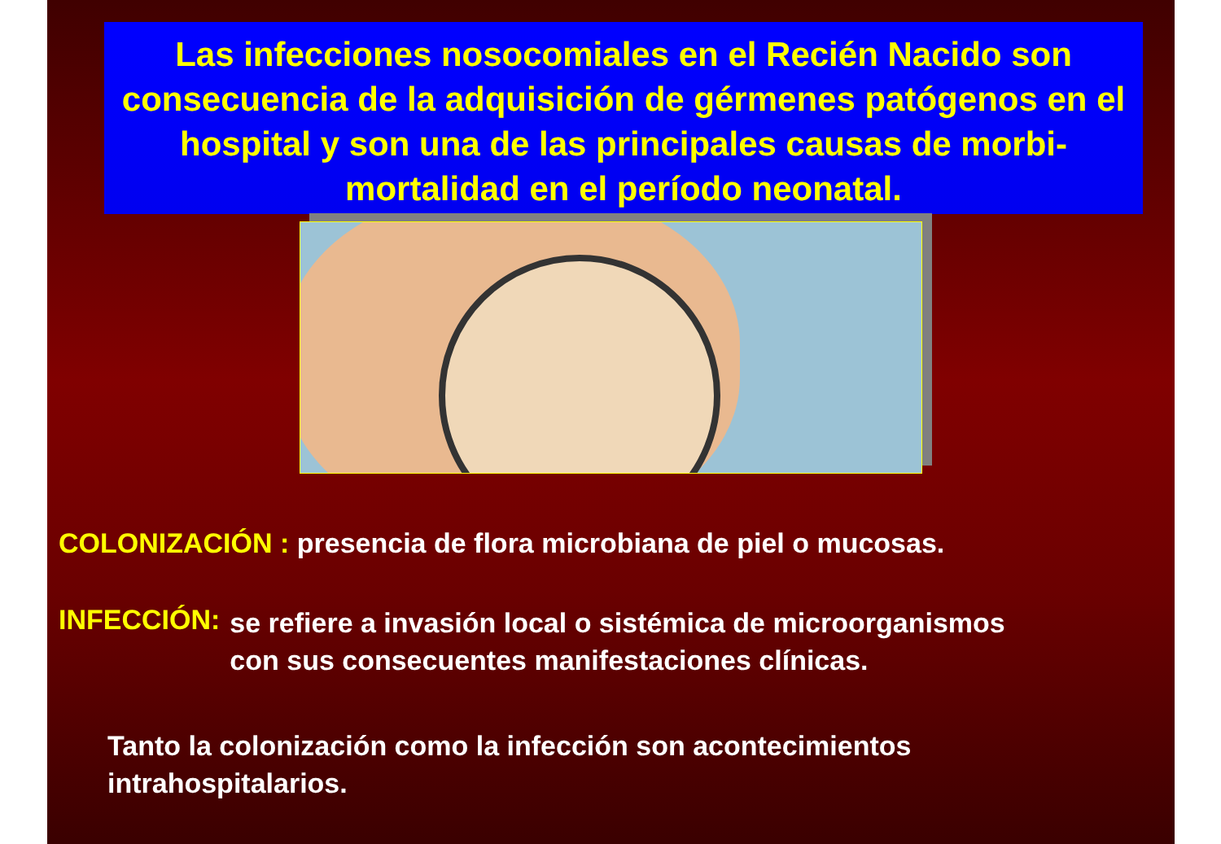Las infecciones nosocomiales en el Recién Nacido son consecuencia de la adquisición de gérmenes patógenos en el hospital y son una de las principales causas de morbi-mortalidad en el período neonatal.
COLONIZACIÓN : presencia de flora microbiana de piel o mucosas.
INFECCIÓN:
se refiere a invasión local o sistémica de microorganismos
con sus consecuentes manifestaciones clínicas.
Tanto la colonización como la infección son acontecimientos
intrahospitalarios.